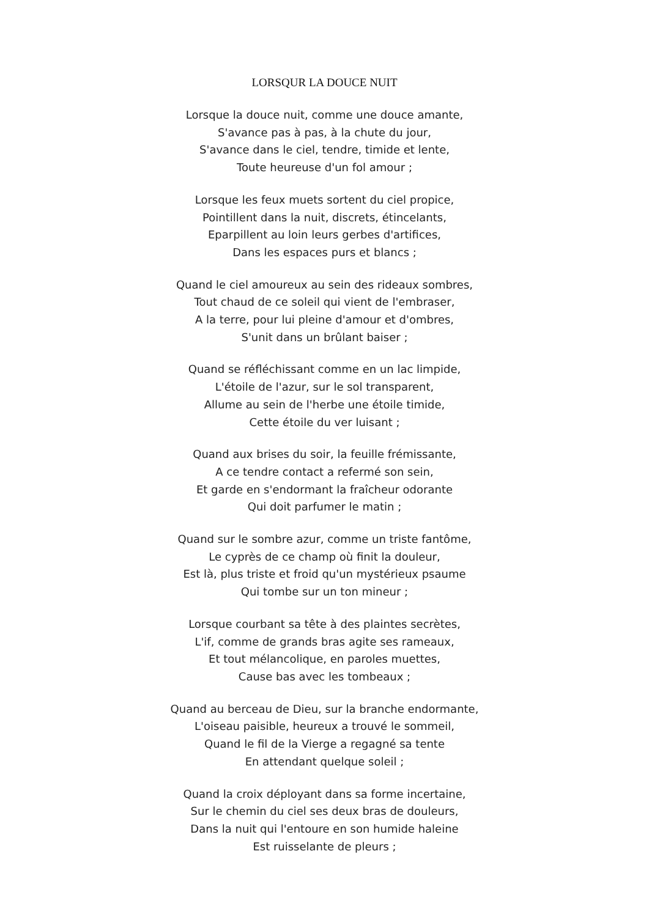LORSQUR LA DOUCE NUIT
Lorsque la douce nuit, comme une douce amante,
S'avance pas à pas, à la chute du jour,
S'avance dans le ciel, tendre, timide et lente,
Toute heureuse d'un fol amour ;
Lorsque les feux muets sortent du ciel propice,
Pointillent dans la nuit, discrets, étincelants,
Eparpillent au loin leurs gerbes d'artifices,
Dans les espaces purs et blancs ;
Quand le ciel amoureux au sein des rideaux sombres,
Tout chaud de ce soleil qui vient de l'embraser,
A la terre, pour lui pleine d'amour et d'ombres,
S'unit dans un brûlant baiser ;
Quand se réfléchissant comme en un lac limpide,
L'étoile de l'azur, sur le sol transparent,
Allume au sein de l'herbe une étoile timide,
Cette étoile du ver luisant ;
Quand aux brises du soir, la feuille frémissante,
A ce tendre contact a refermé son sein,
Et garde en s'endormant la fraîcheur odorante
Qui doit parfumer le matin ;
Quand sur le sombre azur, comme un triste fantôme,
Le cyprès de ce champ où finit la douleur,
Est là, plus triste et froid qu'un mystérieux psaume
Qui tombe sur un ton mineur ;
Lorsque courbant sa tête à des plaintes secrètes,
L'if, comme de grands bras agite ses rameaux,
Et tout mélancolique, en paroles muettes,
Cause bas avec les tombeaux ;
Quand au berceau de Dieu, sur la branche endormante,
L'oiseau paisible, heureux a trouvé le sommeil,
Quand le fil de la Vierge a regagné sa tente
En attendant quelque soleil ;
Quand la croix déployant dans sa forme incertaine,
Sur le chemin du ciel ses deux bras de douleurs,
Dans la nuit qui l'entoure en son humide haleine
Est ruisselante de pleurs ;